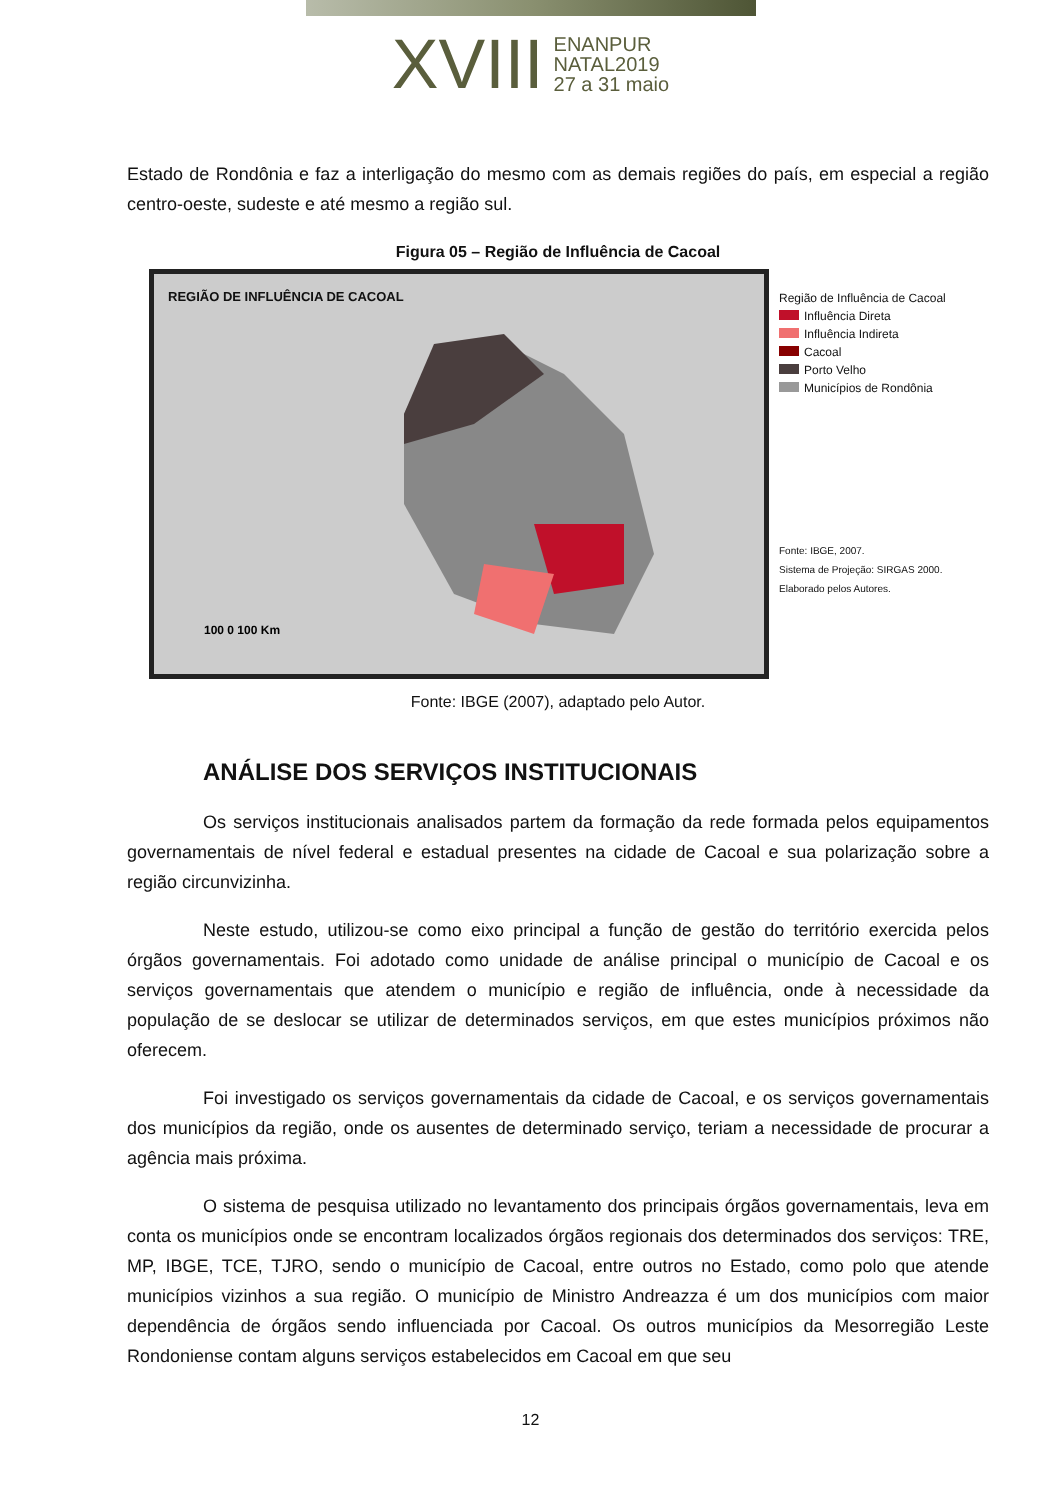XVIII ENANPUR
NATAL2019
27 a 31 maio
Estado de Rondônia e faz a interligação do mesmo com as demais regiões do país, em especial a região centro-oeste, sudeste e até mesmo a região sul.
Figura 05 – Região de Influência de Cacoal
REGIÃO DE INFLUÊNCIA DE CACOAL
100 0 100 Km
Região de Influência de Cacoal
Influência Direta
Influência Indireta
Cacoal
Porto Velho
Municípios de Rondônia
Fonte: IBGE, 2007.
Sistema de Projeção: SIRGAS 2000.
Elaborado pelos Autores.
Fonte: IBGE (2007), adaptado pelo Autor.
ANÁLISE DOS SERVIÇOS INSTITUCIONAIS
Os serviços institucionais analisados partem da formação da rede formada pelos equipamentos governamentais de nível federal e estadual presentes na cidade de Cacoal e sua polarização sobre a região circunvizinha.
Neste estudo, utilizou-se como eixo principal a função de gestão do território exercida pelos órgãos governamentais. Foi adotado como unidade de análise principal o município de Cacoal e os serviços governamentais que atendem o município e região de influência, onde à necessidade da população de se deslocar se utilizar de determinados serviços, em que estes municípios próximos não oferecem.
Foi investigado os serviços governamentais da cidade de Cacoal, e os serviços governamentais dos municípios da região, onde os ausentes de determinado serviço, teriam a necessidade de procurar a agência mais próxima.
O sistema de pesquisa utilizado no levantamento dos principais órgãos governamentais, leva em conta os municípios onde se encontram localizados órgãos regionais dos determinados dos serviços: TRE, MP, IBGE, TCE, TJRO, sendo o município de Cacoal, entre outros no Estado, como polo que atende municípios vizinhos a sua região. O município de Ministro Andreazza é um dos municípios com maior dependência de órgãos sendo influenciada por Cacoal. Os outros municípios da Mesorregião Leste Rondoniense contam alguns serviços estabelecidos em Cacoal em que seu
12